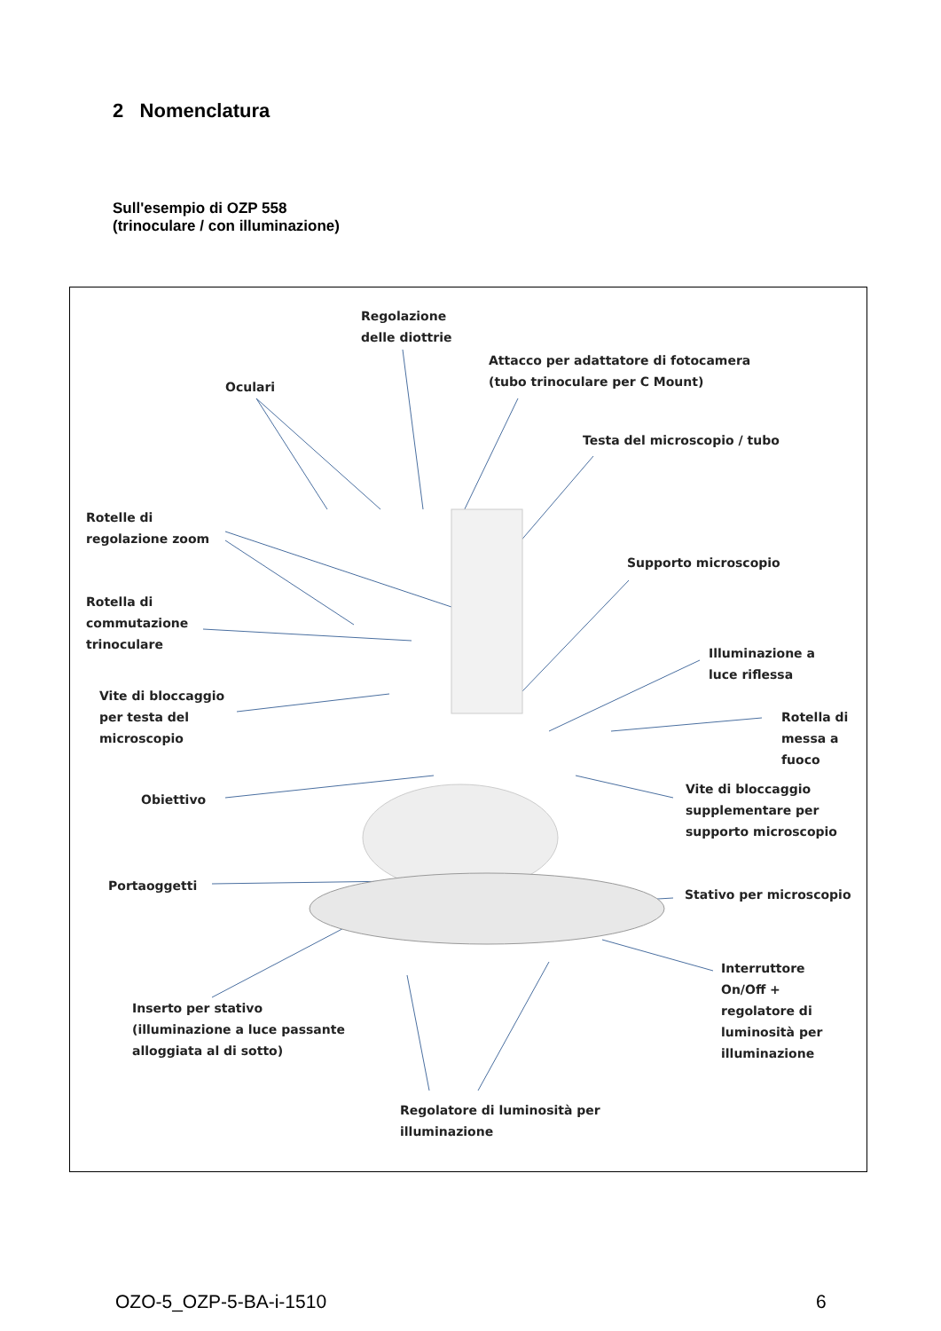2 Nomenclatura
Sull'esempio di OZP 558
(trinoculare / con illuminazione)
Regolazione
delle diottrie
Attacco per adattatore di fotocamera
(tubo trinoculare per C Mount)
Oculari
Testa del microscopio / tubo
Rotelle di
regolazione zoom
Supporto microscopio
Rotella di
commutazione
trinoculare
Illuminazione a
luce riflessa
Vite di bloccaggio
per testa del
microscopio
Rotella di
messa a
fuoco
Obiettivo
Vite di bloccaggio
supplementare per
supporto microscopio
Portaoggetti
Stativo per microscopio
Interruttore
On/Off +
regolatore di
luminosità per
illuminazione
Inserto per stativo
(illuminazione a luce passante
alloggiata al di sotto)
Regolatore di luminosità per
illuminazione
OZO-5_OZP-5-BA-i-1510 6